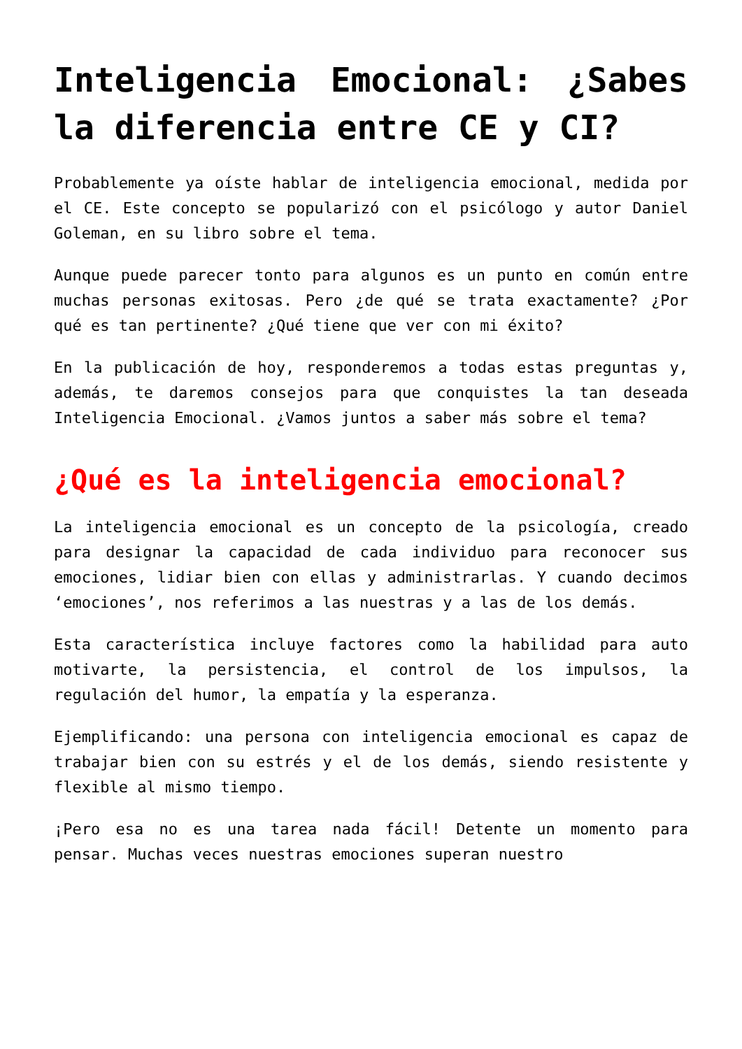Inteligencia Emocional: ¿Sabes la diferencia entre CE y CI?
Probablemente ya oíste hablar de inteligencia emocional, medida por el CE. Este concepto se popularizó con el psicólogo y autor Daniel Goleman, en su libro sobre el tema.
Aunque puede parecer tonto para algunos es un punto en común entre muchas personas exitosas. Pero ¿de qué se trata exactamente? ¿Por qué es tan pertinente? ¿Qué tiene que ver con mi éxito?
En la publicación de hoy, responderemos a todas estas preguntas y, además, te daremos consejos para que conquistes la tan deseada Inteligencia Emocional. ¿Vamos juntos a saber más sobre el tema?
¿Qué es la inteligencia emocional?
La inteligencia emocional es un concepto de la psicología, creado para designar la capacidad de cada individuo para reconocer sus emociones, lidiar bien con ellas y administrarlas. Y cuando decimos ‘emociones’, nos referimos a las nuestras y a las de los demás.
Esta característica incluye factores como la habilidad para auto motivarte, la persistencia, el control de los impulsos, la regulación del humor, la empatía y la esperanza.
Ejemplificando: una persona con inteligencia emocional es capaz de trabajar bien con su estrés y el de los demás, siendo resistente y flexible al mismo tiempo.
¡Pero esa no es una tarea nada fácil! Detente un momento para pensar. Muchas veces nuestras emociones superan nuestro